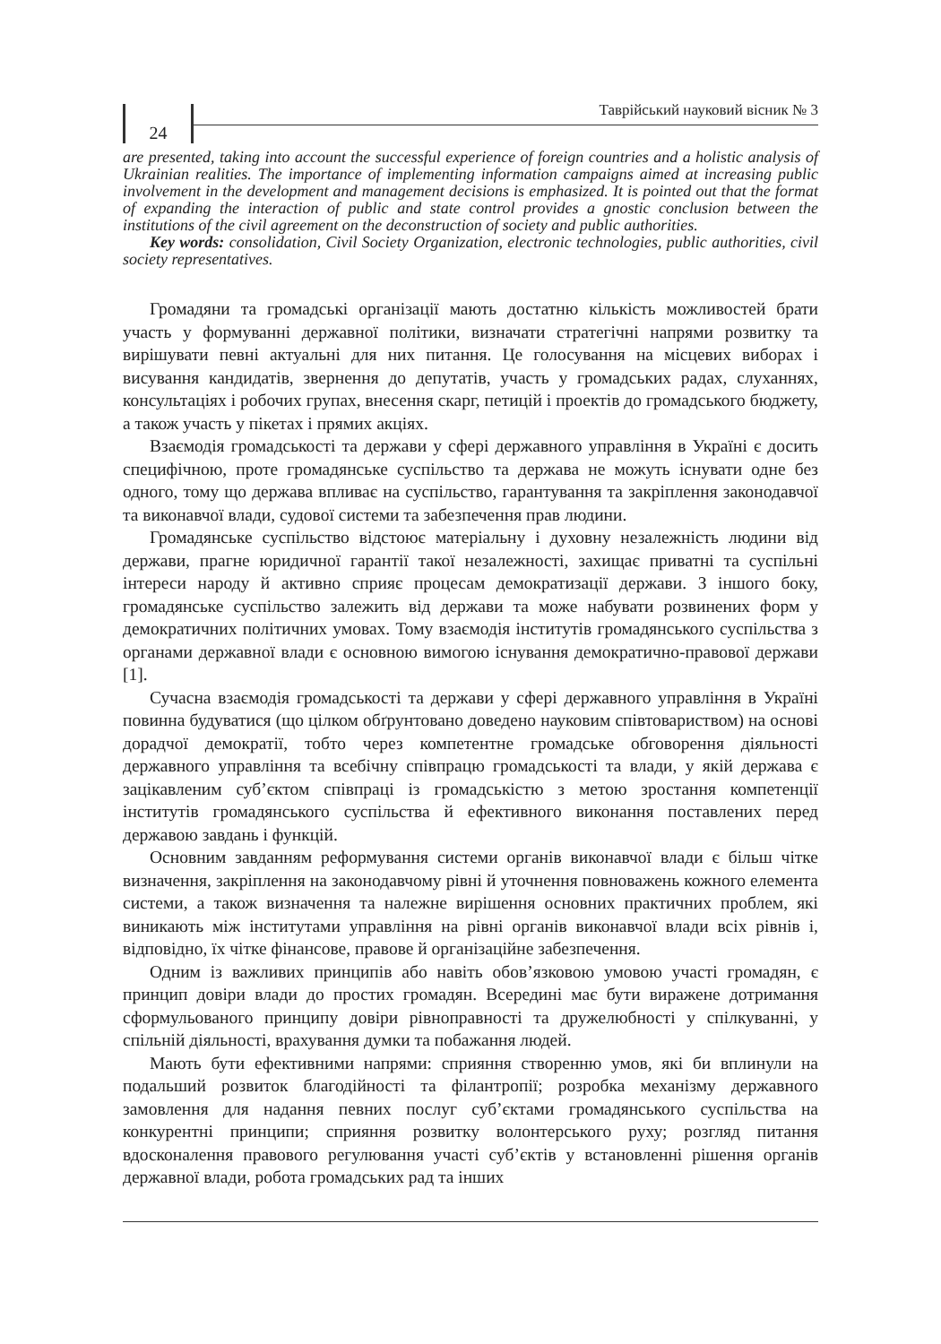24
Таврійський науковий вісник № 3
are presented, taking into account the successful experience of foreign countries and a holistic analysis of Ukrainian realities. The importance of implementing information campaigns aimed at increasing public involvement in the development and management decisions is emphasized. It is pointed out that the format of expanding the interaction of public and state control provides a gnostic conclusion between the institutions of the civil agreement on the deconstruction of society and public authorities.
Key words: consolidation, Civil Society Organization, electronic technologies, public authorities, civil society representatives.
Громадяни та громадські організації мають достатню кількість можливостей брати участь у формуванні державної політики, визначати стратегічні напрями розвитку та вирішувати певні актуальні для них питання. Це голосування на місцевих виборах і висування кандидатів, звернення до депутатів, участь у громадських радах, слуханнях, консультаціях і робочих групах, внесення скарг, петицій і проектів до громадського бюджету, а також участь у пікетах і прямих акціях.
Взаємодія громадськості та держави у сфері державного управління в Україні є досить специфічною, проте громадянське суспільство та держава не можуть існувати одне без одного, тому що держава впливає на суспільство, гарантування та закріплення законодавчої та виконавчої влади, судової системи та забезпечення прав людини.
Громадянське суспільство відстоює матеріальну і духовну незалежність людини від держави, прагне юридичної гарантії такої незалежності, захищає приватні та суспільні інтереси народу й активно сприяє процесам демократизації держави. З іншого боку, громадянське суспільство залежить від держави та може набувати розвинених форм у демократичних політичних умовах. Тому взаємодія інститутів громадянського суспільства з органами державної влади є основною вимогою існування демократично-правової держави [1].
Сучасна взаємодія громадськості та держави у сфері державного управління в Україні повинна будуватися (що цілком обґрунтовано доведено науковим співтовариством) на основі дорадчої демократії, тобто через компетентне громадське обговорення діяльності державного управління та всебічну співпрацю громадськості та влади, у якій держава є зацікавленим суб’єктом співпраці із громадськістю з метою зростання компетенції інститутів громадянського суспільства й ефективного виконання поставлених перед державою завдань і функцій.
Основним завданням реформування системи органів виконавчої влади є більш чітке визначення, закріплення на законодавчому рівні й уточнення повноважень кожного елемента системи, а також визначення та належне вирішення основних практичних проблем, які виникають між інститутами управління на рівні органів виконавчої влади всіх рівнів і, відповідно, їх чітке фінансове, правове й організаційне забезпечення.
Одним із важливих принципів або навіть обов’язковою умовою участі громадян, є принцип довіри влади до простих громадян. Всередині має бути виражене дотримання сформульованого принципу довіри рівноправності та дружелюбності у спілкуванні, у спільній діяльності, врахування думки та побажання людей.
Мають бути ефективними напрями: сприяння створенню умов, які би вплинули на подальший розвиток благодійності та філантропії; розробка механізму державного замовлення для надання певних послуг суб’єктами громадянського суспільства на конкурентні принципи; сприяння розвитку волонтерського руху; розгляд питання вдосконалення правового регулювання участі суб’єктів у встановленні рішення органів державної влади, робота громадських рад та інших